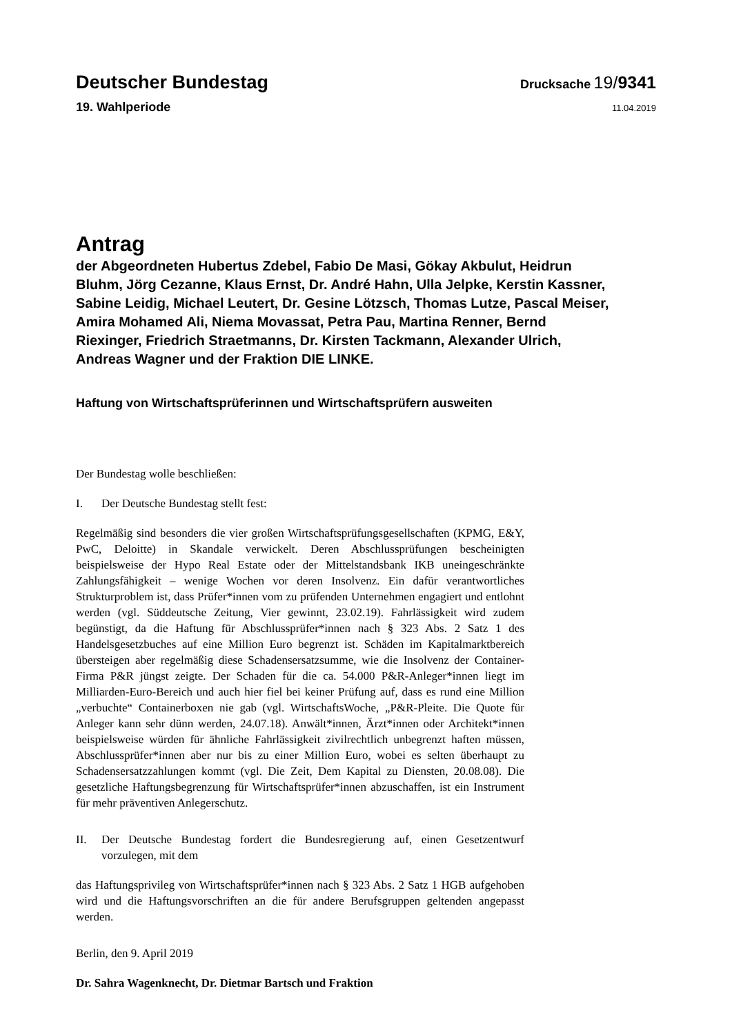Deutscher Bundestag Drucksache 19/9341
19. Wahlperiode 11.04.2019
Antrag
der Abgeordneten Hubertus Zdebel, Fabio De Masi, Gökay Akbulut, Heidrun Bluhm, Jörg Cezanne, Klaus Ernst, Dr. André Hahn, Ulla Jelpke, Kerstin Kassner, Sabine Leidig, Michael Leutert, Dr. Gesine Lötzsch, Thomas Lutze, Pascal Meiser, Amira Mohamed Ali, Niema Movassat, Petra Pau, Martina Renner, Bernd Riexinger, Friedrich Straetmanns, Dr. Kirsten Tackmann, Alexander Ulrich, Andreas Wagner und der Fraktion DIE LINKE.
Haftung von Wirtschaftsprüferinnen und Wirtschaftsprüfern ausweiten
Der Bundestag wolle beschließen:
I. Der Deutsche Bundestag stellt fest:
Regelmäßig sind besonders die vier großen Wirtschaftsprüfungsgesellschaften (KPMG, E&Y, PwC, Deloitte) in Skandale verwickelt. Deren Abschlussprüfungen bescheinigten beispielsweise der Hypo Real Estate oder der Mittelstandsbank IKB uneingeschränkte Zahlungsfähigkeit – wenige Wochen vor deren Insolvenz. Ein dafür verantwortliches Strukturproblem ist, dass Prüfer*innen vom zu prüfenden Unternehmen engagiert und entlohnt werden (vgl. Süddeutsche Zeitung, Vier gewinnt, 23.02.19). Fahrlässigkeit wird zudem begünstigt, da die Haftung für Abschlussprüfer*innen nach § 323 Abs. 2 Satz 1 des Handelsgesetzbuches auf eine Million Euro begrenzt ist. Schäden im Kapitalmarktbereich übersteigen aber regelmäßig diese Schadensersatzsumme, wie die Insolvenz der Container-Firma P&R jüngst zeigte. Der Schaden für die ca. 54.000 P&R-Anleger*innen liegt im Milliarden-Euro-Bereich und auch hier fiel bei keiner Prüfung auf, dass es rund eine Million „verbuchte“ Containerboxen nie gab (vgl. WirtschaftsWoche, „P&R-Pleite. Die Quote für Anleger kann sehr dünn werden, 24.07.18). Anwält*innen, Ärzt*innen oder Architekt*innen beispielsweise würden für ähnliche Fahrlässigkeit zivilrechtlich unbegrenzt haften müssen, Abschlussprüfer*innen aber nur bis zu einer Million Euro, wobei es selten überhaupt zu Schadensersatzzahlungen kommt (vgl. Die Zeit, Dem Kapital zu Diensten, 20.08.08). Die gesetzliche Haftungsbegrenzung für Wirtschaftsprüfer*innen abzuschaffen, ist ein Instrument für mehr präventiven Anlegerschutz.
II. Der Deutsche Bundestag fordert die Bundesregierung auf, einen Gesetzentwurf vorzulegen, mit dem
das Haftungsprivileg von Wirtschaftsprüfer*innen nach § 323 Abs. 2 Satz 1 HGB aufgehoben wird und die Haftungsvorschriften an die für andere Berufsgruppen geltenden angepasst werden.
Berlin, den 9. April 2019
Dr. Sahra Wagenknecht, Dr. Dietmar Bartsch und Fraktion